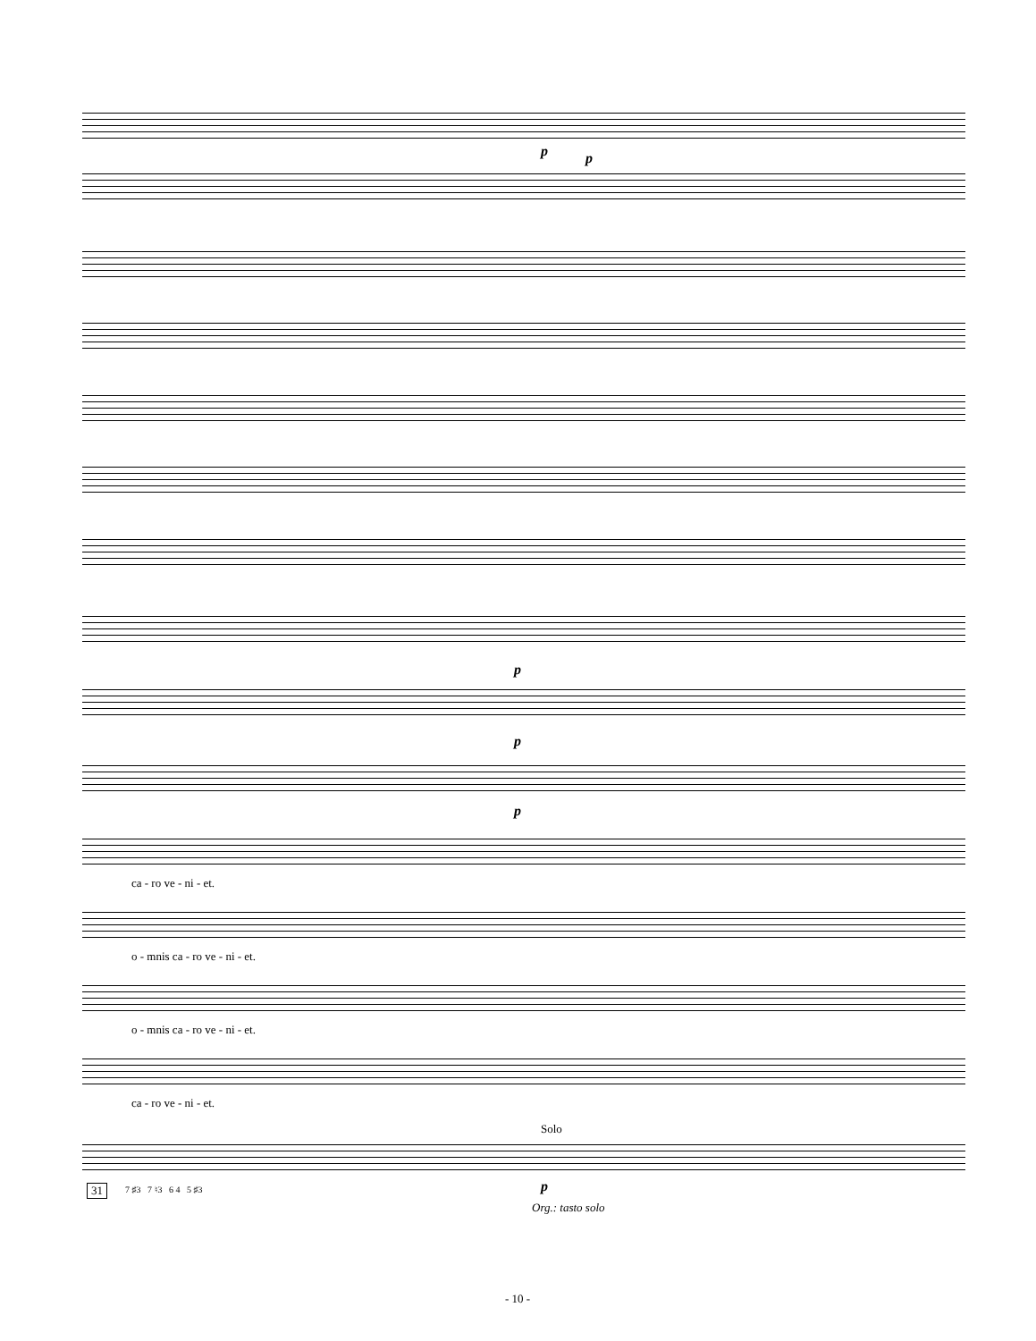p p
p
p
p
ca - ro ve - ni - et.
o - mnis ca - ro ve - ni - et.
o - mnis ca - ro ve - ni - et.
ca - ro ve - ni - et.
Solo
31 7 ♯3 7 ♮3 6 4 5 ♯3 p
Org.: tasto solo
- 10 -